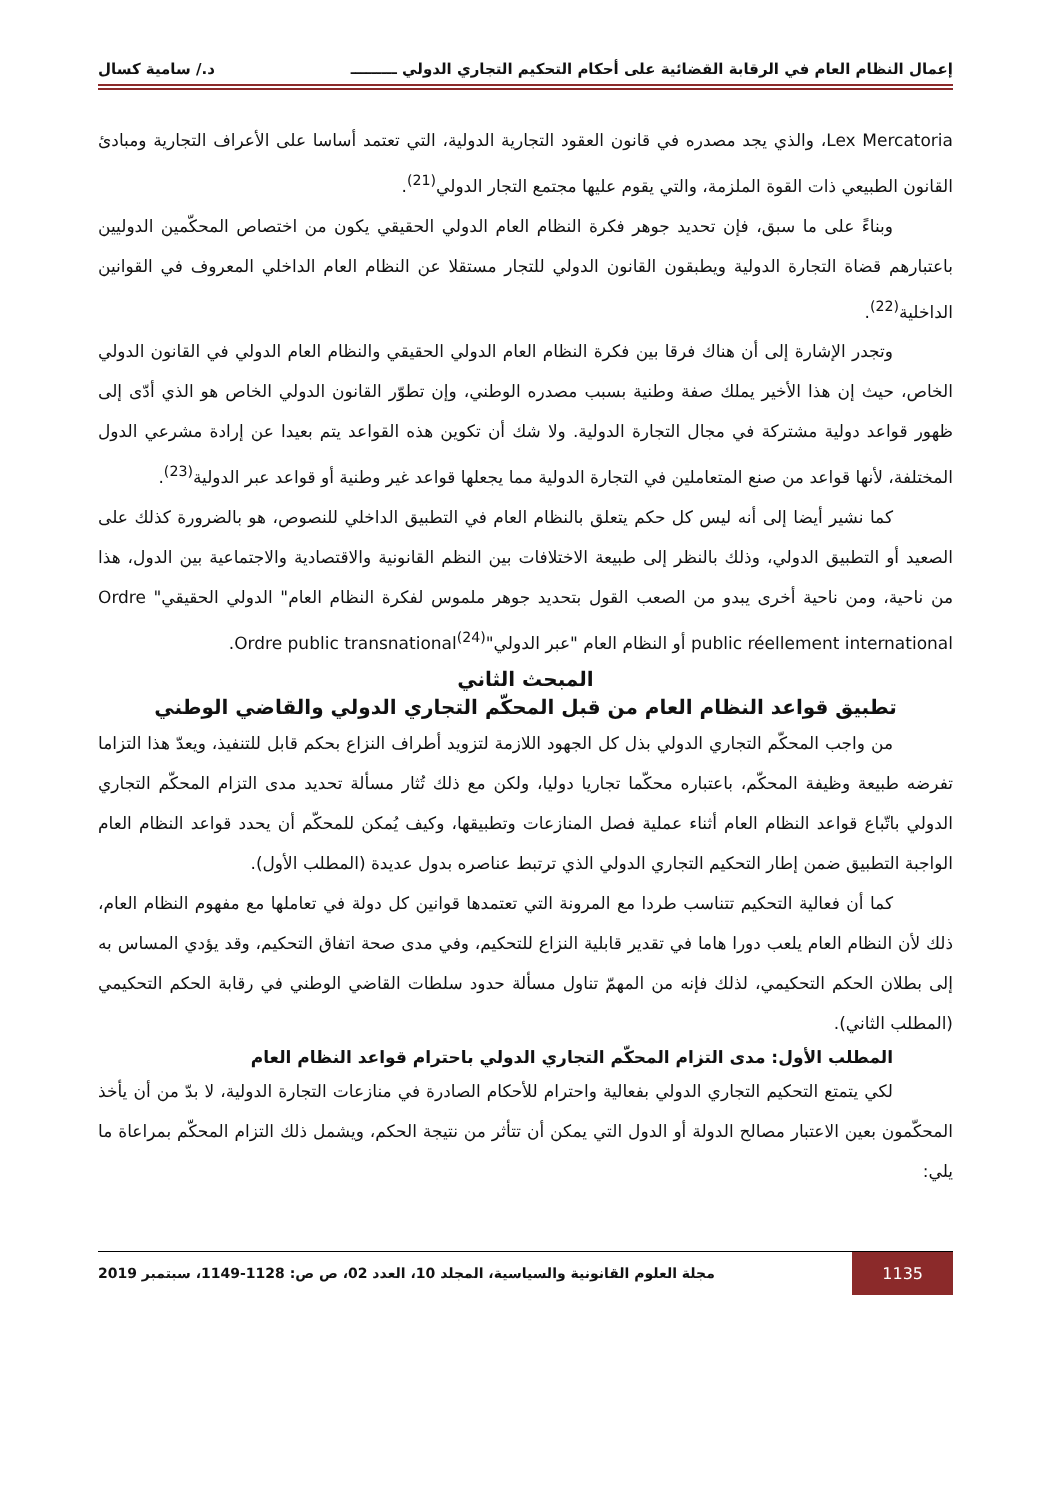إعمال النظام العام في الرقابة القضائية على أحكام التحكيم التجاري الدولي ـــــــــ د./ سامية كسال
Lex Mercatoria، والذي يجد مصدره في قانون العقود التجارية الدولية، التي تعتمد أساسا على الأعراف التجارية ومبادئ القانون الطبيعي ذات القوة الملزمة، والتي يقوم عليها مجتمع التجار الدولي<sup>(21)</sup>.
وبناءً على ما سبق، فإن تحديد جوهر فكرة النظام العام الدولي الحقيقي يكون من اختصاص المحكّمين الدوليين باعتبارهم قضاة التجارة الدولية ويطبقون القانون الدولي للتجار مستقلا عن النظام العام الداخلي المعروف في القوانين الداخلية<sup>(22)</sup>.
وتجدر الإشارة إلى أن هناك فرقا بين فكرة النظام العام الدولي الحقيقي والنظام العام الدولي في القانون الدولي الخاص، حيث إن هذا الأخير يملك صفة وطنية بسبب مصدره الوطني، وإن تطوّر القانون الدولي الخاص هو الذي أدّى إلى ظهور قواعد دولية مشتركة في مجال التجارة الدولية. ولا شك أن تكوين هذه القواعد يتم بعيدا عن إرادة مشرعي الدول المختلفة، لأنها قواعد من صنع المتعاملين في التجارة الدولية مما يجعلها قواعد غير وطنية أو قواعد عبر الدولية<sup>(23)</sup>.
كما نشير أيضا إلى أنه ليس كل حكم يتعلق بالنظام العام في التطبيق الداخلي للنصوص، هو بالضرورة كذلك على الصعيد أو التطبيق الدولي، وذلك بالنظر إلى طبيعة الاختلافات بين النظم القانونية والاقتصادية والاجتماعية بين الدول، هذا من ناحية، ومن ناحية أخرى يبدو من الصعب القول بتحديد جوهر ملموس لفكرة النظام العام" الدولي الحقيقي" Ordre public réellement international أو النظام العام "عبر الدولي"Ordre public transnational<sup>(24)</sup>.
المبحث الثاني
تطبيق قواعد النظام العام من قبل المحكّم التجاري الدولي والقاضي الوطني
من واجب المحكّم التجاري الدولي بذل كل الجهود اللازمة لتزويد أطراف النزاع بحكم قابل للتنفيذ، ويعدّ هذا التزاما تفرضه طبيعة وظيفة المحكّم، باعتباره محكّما تجاريا دوليا، ولكن مع ذلك تُثار مسألة تحديد مدى التزام المحكّم التجاري الدولي باتّباع قواعد النظام العام أثناء عملية فصل المنازعات وتطبيقها، وكيف يُمكن للمحكّم أن يحدد قواعد النظام العام الواجبة التطبيق ضمن إطار التحكيم التجاري الدولي الذي ترتبط عناصره بدول عديدة (المطلب الأول).
كما أن فعالية التحكيم تتناسب طردا مع المرونة التي تعتمدها قوانين كل دولة في تعاملها مع مفهوم النظام العام، ذلك لأن النظام العام يلعب دورا هاما في تقدير قابلية النزاع للتحكيم، وفي مدى صحة اتفاق التحكيم، وقد يؤدي المساس به إلى بطلان الحكم التحكيمي، لذلك فإنه من المهمّ تناول مسألة حدود سلطات القاضي الوطني في رقابة الحكم التحكيمي (المطلب الثاني).
المطلب الأول: مدى التزام المحكّم التجاري الدولي باحترام قواعد النظام العام
لكي يتمتع التحكيم التجاري الدولي بفعالية واحترام للأحكام الصادرة في منازعات التجارة الدولية، لا بدّ من أن يأخذ المحكّمون بعين الاعتبار مصالح الدولة أو الدول التي يمكن أن تتأثر من نتيجة الحكم، ويشمل ذلك التزام المحكّم بمراعاة ما يلي:
1135 مجلة العلوم القانونية والسياسية، المجلد 10، العدد 02، ص ص: 1128-1149، سبتمبر 2019